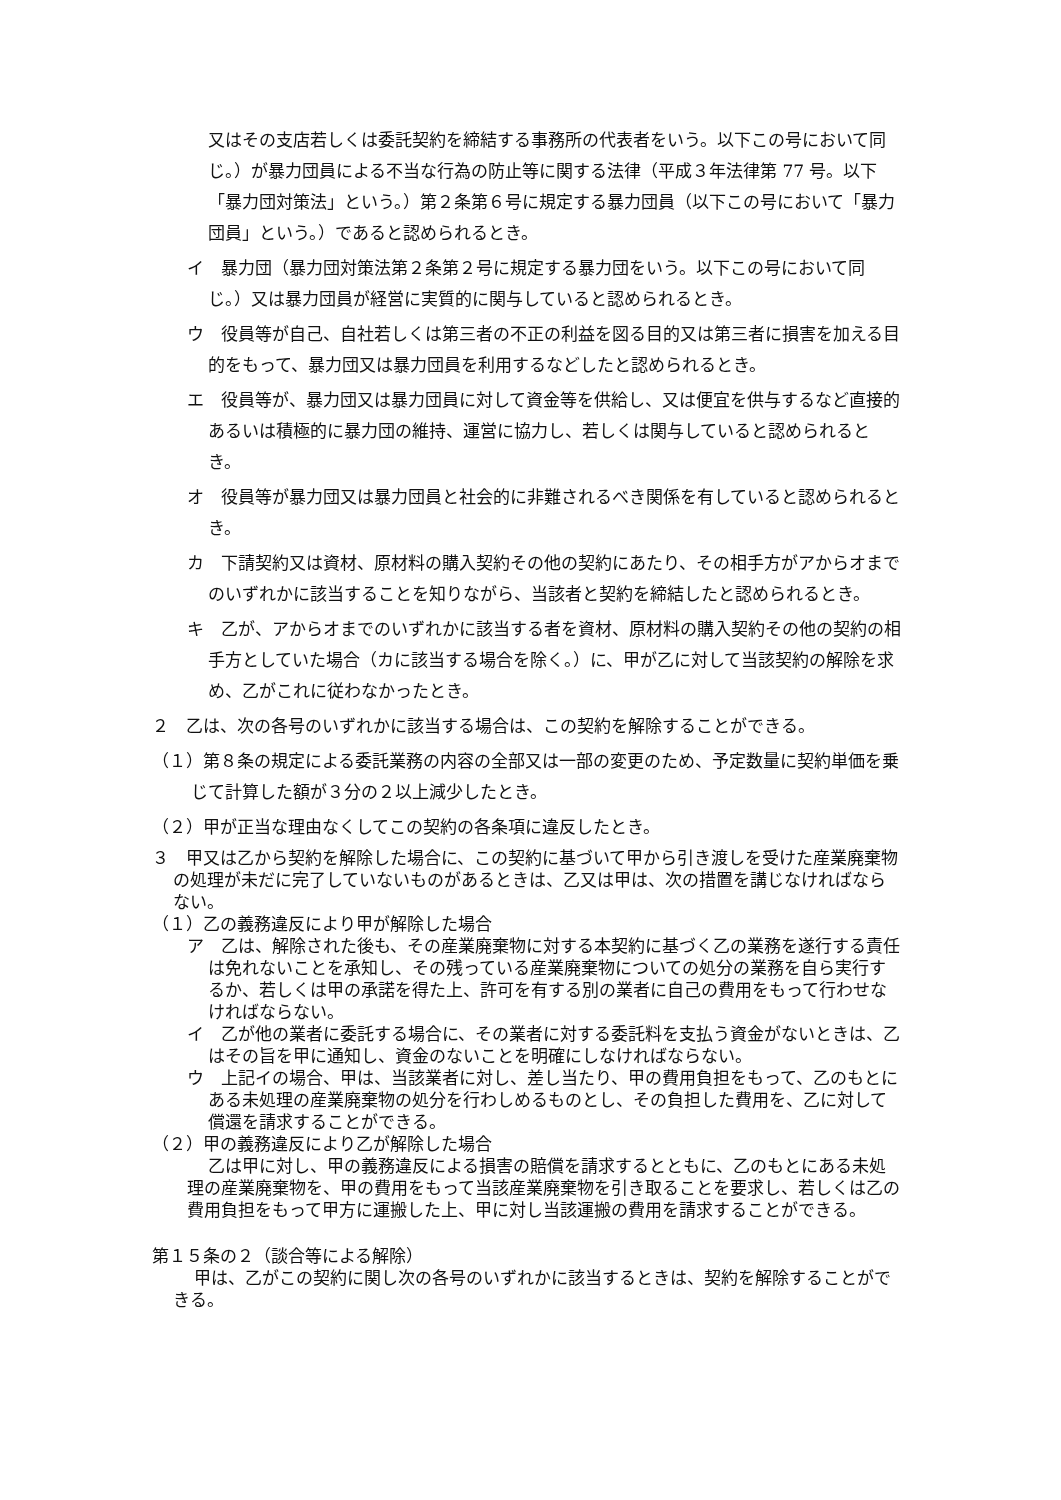又はその支店若しくは委託契約を締結する事務所の代表者をいう。以下この号において同じ。）が暴力団員による不当な行為の防止等に関する法律（平成３年法律第 77 号。以下「暴力団対策法」という。）第２条第６号に規定する暴力団員（以下この号において「暴力団員」という。）であると認められるとき。
イ　暴力団（暴力団対策法第２条第２号に規定する暴力団をいう。以下この号において同じ。）又は暴力団員が経営に実質的に関与していると認められるとき。
ウ　役員等が自己、自社若しくは第三者の不正の利益を図る目的又は第三者に損害を加える目的をもって、暴力団又は暴力団員を利用するなどしたと認められるとき。
エ　役員等が、暴力団又は暴力団員に対して資金等を供給し、又は便宜を供与するなど直接的あるいは積極的に暴力団の維持、運営に協力し、若しくは関与していると認められるとき。
オ　役員等が暴力団又は暴力団員と社会的に非難されるべき関係を有していると認められるとき。
カ　下請契約又は資材、原材料の購入契約その他の契約にあたり、その相手方がアからオまでのいずれかに該当することを知りながら、当該者と契約を締結したと認められるとき。
キ　乙が、アからオまでのいずれかに該当する者を資材、原材料の購入契約その他の契約の相手方としていた場合（カに該当する場合を除く。）に、甲が乙に対して当該契約の解除を求め、乙がこれに従わなかったとき。
２　乙は、次の各号のいずれかに該当する場合は、この契約を解除することができる。
（１）第８条の規定による委託業務の内容の全部又は一部の変更のため、予定数量に契約単価を乗じて計算した額が３分の２以上減少したとき。
（２）甲が正当な理由なくしてこの契約の各条項に違反したとき。
３　甲又は乙から契約を解除した場合に、この契約に基づいて甲から引き渡しを受けた産業廃棄物の処理が未だに完了していないものがあるときは、乙又は甲は、次の措置を講じなければならない。
（１）乙の義務違反により甲が解除した場合
ア　乙は、解除された後も、その産業廃棄物に対する本契約に基づく乙の業務を遂行する責任は免れないことを承知し、その残っている産業廃棄物についての処分の業務を自ら実行するか、若しくは甲の承諾を得た上、許可を有する別の業者に自己の費用をもって行わせなければならない。
イ　乙が他の業者に委託する場合に、その業者に対する委託料を支払う資金がないときは、乙はその旨を甲に通知し、資金のないことを明確にしなければならない。
ウ　上記イの場合、甲は、当該業者に対し、差し当たり、甲の費用負担をもって、乙のもとにある未処理の産業廃棄物の処分を行わしめるものとし、その負担した費用を、乙に対して償還を請求することができる。
（２）甲の義務違反により乙が解除した場合
乙は甲に対し、甲の義務違反による損害の賠償を請求するとともに、乙のもとにある未処理の産業廃棄物を、甲の費用をもって当該産業廃棄物を引き取ることを要求し、若しくは乙の費用負担をもって甲方に運搬した上、甲に対し当該運搬の費用を請求することができる。
第１５条の２（談合等による解除）
甲は、乙がこの契約に関し次の各号のいずれかに該当するときは、契約を解除することができる。